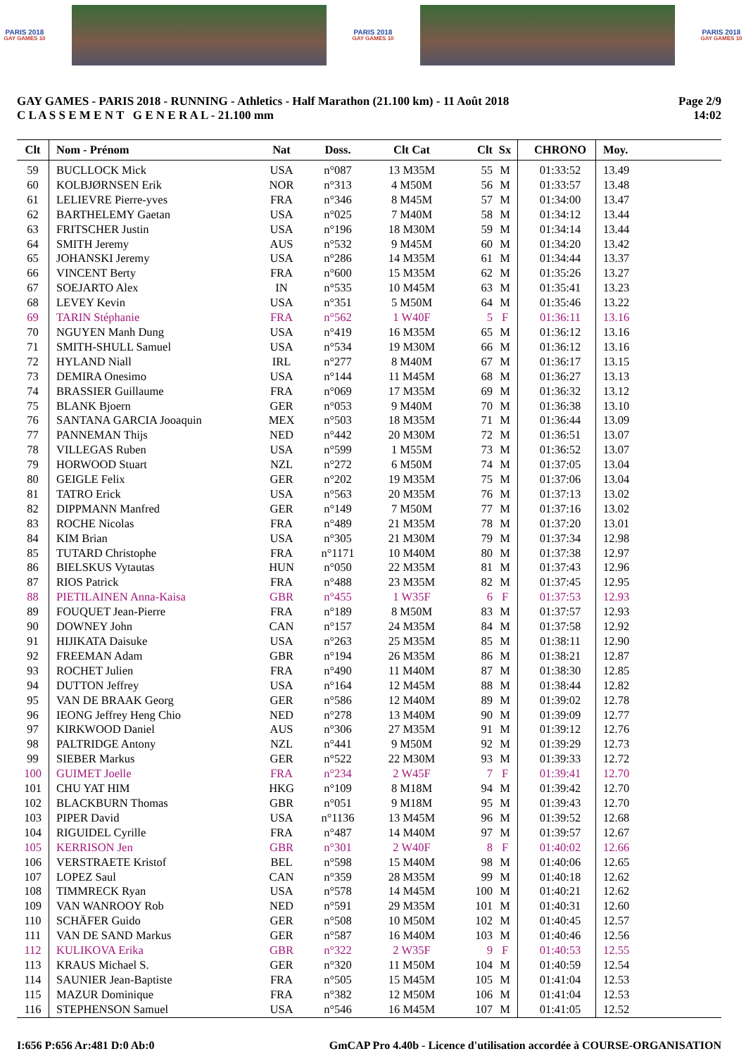PARIS 2018
GAY GAMES 10
PARIS 2018
GAY GAMES 10
PARIS 2018
GAY GAMES 10
GAY GAMES - PARIS 2018 - RUNNING - Athletics - Half Marathon (21.100 km) - 11 Août 2018
C L A S S E M E N T G E N E R A L - 21.100 mm
Page 2/9
14:02
| Clt | Nom - Prénom | Nat | Doss. | Clt Cat | Clt | Sx | CHRONO | Moy. |
| --- | --- | --- | --- | --- | --- | --- | --- | --- |
| 59 | BUCLLOCK Mick | USA | n°087 | 13 M35M | 55 | M | 01:33:52 | 13.49 |
| 60 | KOLBJØRNSEN Erik | NOR | n°313 | 4 M50M | 56 | M | 01:33:57 | 13.48 |
| 61 | LELIEVRE Pierre-yves | FRA | n°346 | 8 M45M | 57 | M | 01:34:00 | 13.47 |
| 62 | BARTHELEMY Gaetan | USA | n°025 | 7 M40M | 58 | M | 01:34:12 | 13.44 |
| 63 | FRITSCHER Justin | USA | n°196 | 18 M30M | 59 | M | 01:34:14 | 13.44 |
| 64 | SMITH Jeremy | AUS | n°532 | 9 M45M | 60 | M | 01:34:20 | 13.42 |
| 65 | JOHANSKI Jeremy | USA | n°286 | 14 M35M | 61 | M | 01:34:44 | 13.37 |
| 66 | VINCENT Berty | FRA | n°600 | 15 M35M | 62 | M | 01:35:26 | 13.27 |
| 67 | SOEJARTO Alex | IN | n°535 | 10 M45M | 63 | M | 01:35:41 | 13.23 |
| 68 | LEVEY Kevin | USA | n°351 | 5 M50M | 64 | M | 01:35:46 | 13.22 |
| 69 | TARIN Stéphanie | FRA | n°562 | 1 W40F | 5 | F | 01:36:11 | 13.16 |
| 70 | NGUYEN Manh Dung | USA | n°419 | 16 M35M | 65 | M | 01:36:12 | 13.16 |
| 71 | SMITH-SHULL Samuel | USA | n°534 | 19 M30M | 66 | M | 01:36:12 | 13.16 |
| 72 | HYLAND Niall | IRL | n°277 | 8 M40M | 67 | M | 01:36:17 | 13.15 |
| 73 | DEMIRA Onesimo | USA | n°144 | 11 M45M | 68 | M | 01:36:27 | 13.13 |
| 74 | BRASSIER Guillaume | FRA | n°069 | 17 M35M | 69 | M | 01:36:32 | 13.12 |
| 75 | BLANK Bjoern | GER | n°053 | 9 M40M | 70 | M | 01:36:38 | 13.10 |
| 76 | SANTANA GARCIA Jooaquin | MEX | n°503 | 18 M35M | 71 | M | 01:36:44 | 13.09 |
| 77 | PANNEMAN Thijs | NED | n°442 | 20 M30M | 72 | M | 01:36:51 | 13.07 |
| 78 | VILLEGAS Ruben | USA | n°599 | 1 M55M | 73 | M | 01:36:52 | 13.07 |
| 79 | HORWOOD Stuart | NZL | n°272 | 6 M50M | 74 | M | 01:37:05 | 13.04 |
| 80 | GEIGLE Felix | GER | n°202 | 19 M35M | 75 | M | 01:37:06 | 13.04 |
| 81 | TATRO Erick | USA | n°563 | 20 M35M | 76 | M | 01:37:13 | 13.02 |
| 82 | DIPPMANN Manfred | GER | n°149 | 7 M50M | 77 | M | 01:37:16 | 13.02 |
| 83 | ROCHE Nicolas | FRA | n°489 | 21 M35M | 78 | M | 01:37:20 | 13.01 |
| 84 | KIM Brian | USA | n°305 | 21 M30M | 79 | M | 01:37:34 | 12.98 |
| 85 | TUTARD Christophe | FRA | n°1171 | 10 M40M | 80 | M | 01:37:38 | 12.97 |
| 86 | BIELSKUS Vytautas | HUN | n°050 | 22 M35M | 81 | M | 01:37:43 | 12.96 |
| 87 | RIOS Patrick | FRA | n°488 | 23 M35M | 82 | M | 01:37:45 | 12.95 |
| 88 | PIETILAINEN Anna-Kaisa | GBR | n°455 | 1 W35F | 6 | F | 01:37:53 | 12.93 |
| 89 | FOUQUET Jean-Pierre | FRA | n°189 | 8 M50M | 83 | M | 01:37:57 | 12.93 |
| 90 | DOWNEY John | CAN | n°157 | 24 M35M | 84 | M | 01:37:58 | 12.92 |
| 91 | HIJIKATA Daisuke | USA | n°263 | 25 M35M | 85 | M | 01:38:11 | 12.90 |
| 92 | FREEMAN Adam | GBR | n°194 | 26 M35M | 86 | M | 01:38:21 | 12.87 |
| 93 | ROCHET Julien | FRA | n°490 | 11 M40M | 87 | M | 01:38:30 | 12.85 |
| 94 | DUTTON Jeffrey | USA | n°164 | 12 M45M | 88 | M | 01:38:44 | 12.82 |
| 95 | VAN DE BRAAK Georg | GER | n°586 | 12 M40M | 89 | M | 01:39:02 | 12.78 |
| 96 | IEONG Jeffrey Heng Chio | NED | n°278 | 13 M40M | 90 | M | 01:39:09 | 12.77 |
| 97 | KIRKWOOD Daniel | AUS | n°306 | 27 M35M | 91 | M | 01:39:12 | 12.76 |
| 98 | PALTRIDGE Antony | NZL | n°441 | 9 M50M | 92 | M | 01:39:29 | 12.73 |
| 99 | SIEBER Markus | GER | n°522 | 22 M30M | 93 | M | 01:39:33 | 12.72 |
| 100 | GUIMET Joelle | FRA | n°234 | 2 W45F | 7 | F | 01:39:41 | 12.70 |
| 101 | CHU YAT HIM | HKG | n°109 | 8 M18M | 94 | M | 01:39:42 | 12.70 |
| 102 | BLACKBURN Thomas | GBR | n°051 | 9 M18M | 95 | M | 01:39:43 | 12.70 |
| 103 | PIPER David | USA | n°1136 | 13 M45M | 96 | M | 01:39:52 | 12.68 |
| 104 | RIGUIDEL Cyrille | FRA | n°487 | 14 M40M | 97 | M | 01:39:57 | 12.67 |
| 105 | KERRISON Jen | GBR | n°301 | 2 W40F | 8 | F | 01:40:02 | 12.66 |
| 106 | VERSTRAETE Kristof | BEL | n°598 | 15 M40M | 98 | M | 01:40:06 | 12.65 |
| 107 | LOPEZ Saul | CAN | n°359 | 28 M35M | 99 | M | 01:40:18 | 12.62 |
| 108 | TIMMRECK Ryan | USA | n°578 | 14 M45M | 100 | M | 01:40:21 | 12.62 |
| 109 | VAN WANROOY Rob | NED | n°591 | 29 M35M | 101 | M | 01:40:31 | 12.60 |
| 110 | SCHÄFER Guido | GER | n°508 | 10 M50M | 102 | M | 01:40:45 | 12.57 |
| 111 | VAN DE SAND Markus | GER | n°587 | 16 M40M | 103 | M | 01:40:46 | 12.56 |
| 112 | KULIKOVA Erika | GBR | n°322 | 2 W35F | 9 | F | 01:40:53 | 12.55 |
| 113 | KRAUS Michael S. | GER | n°320 | 11 M50M | 104 | M | 01:40:59 | 12.54 |
| 114 | SAUNIER Jean-Baptiste | FRA | n°505 | 15 M45M | 105 | M | 01:41:04 | 12.53 |
| 115 | MAZUR Dominique | FRA | n°382 | 12 M50M | 106 | M | 01:41:04 | 12.53 |
| 116 | STEPHENSON Samuel | USA | n°546 | 16 M45M | 107 | M | 01:41:05 | 12.52 |
I:656 P:656 Ar:481 D:0 Ab:0 GmCAP Pro 4.40b - Licence d'utilisation accordée à COURSE-ORGANISATION